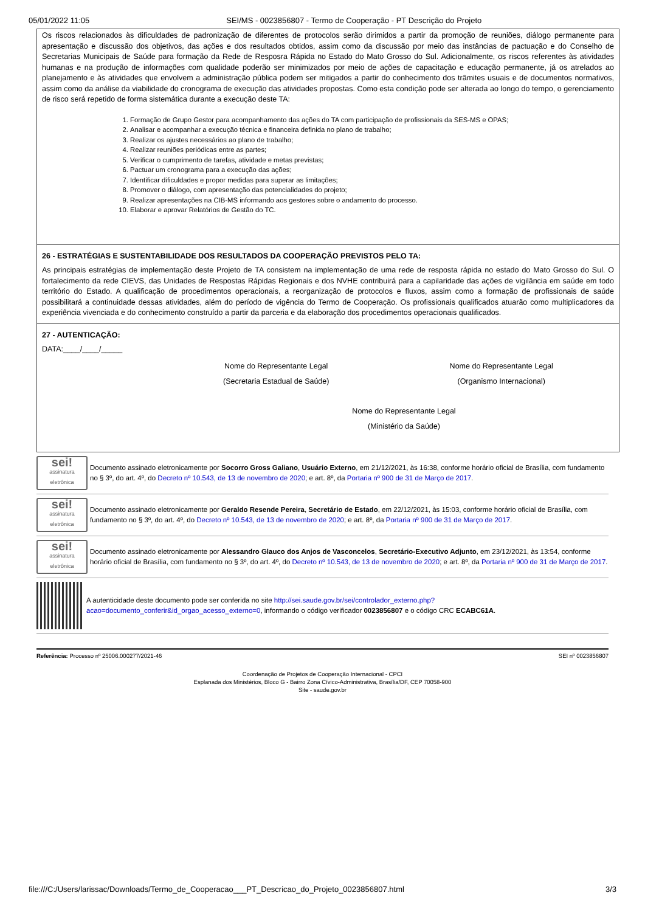05/01/2022 11:05 SEI/MS - 0023856807 - Termo de Cooperação - PT Descrição do Projeto
Os riscos relacionados às dificuldades de padronização de diferentes de protocolos serão dirimidos a partir da promoção de reuniões, diálogo permanente para apresentação e discussão dos objetivos, das ações e dos resultados obtidos, assim como da discussão por meio das instâncias de pactuação e do Conselho de Secretarias Municipais de Saúde para formação da Rede de Resposra Rápida no Estado do Mato Grosso do Sul. Adicionalmente, os riscos referentes às atividades humanas e na produção de informações com qualidade poderão ser minimizados por meio de ações de capacitação e educação permanente, já os atrelados ao planejamento e às atividades que envolvem a administração pública podem ser mitigados a partir do conhecimento dos trâmites usuais e de documentos normativos, assim como da análise da viabilidade do cronograma de execução das atividades propostas. Como esta condição pode ser alterada ao longo do tempo, o gerenciamento de risco será repetido de forma sistemática durante a execução deste TA:
1. Formação de Grupo Gestor para acompanhamento das ações do TA com participação de profissionais da SES-MS e OPAS;
2. Analisar e acompanhar a execução técnica e financeira definida no plano de trabalho;
3. Realizar os ajustes necessários ao plano de trabalho;
4. Realizar reuniões periódicas entre as partes;
5. Verificar o cumprimento de tarefas, atividade e metas previstas;
6. Pactuar um cronograma para a execução das ações;
7. Identificar dificuldades e propor medidas para superar as limitações;
8. Promover o diálogo, com apresentação das potencialidades do projeto;
9. Realizar apresentações na CIB-MS informando aos gestores sobre o andamento do processo.
10. Elaborar e aprovar Relatórios de Gestão do TC.
26 - ESTRATÉGIAS E SUSTENTABILIDADE DOS RESULTADOS DA COOPERAÇÃO PREVISTOS PELO TA:
As principais estratégias de implementação deste Projeto de TA consistem na implementação de uma rede de resposta rápida no estado do Mato Grosso do Sul. O fortalecimento da rede CIEVS, das Unidades de Respostas Rápidas Regionais e dos NVHE contribuirá para a capilaridade das ações de vigilância em saúde em todo território do Estado. A qualificação de procedimentos operacionais, a reorganização de protocolos e fluxos, assim como a formação de profissionais de saúde possibilitará a continuidade dessas atividades, além do período de vigência do Termo de Cooperação. Os profissionais qualificados atuarão como multiplicadores da experiência vivenciada e do conhecimento construído a partir da parceria e da elaboração dos procedimentos operacionais qualificados.
27 - AUTENTICAÇÃO:
DATA:____/____/_____
Nome do Representante Legal
(Secretaria Estadual de Saúde)
Nome do Representante Legal
(Organismo Internacional)
Nome do Representante Legal
(Ministério da Saúde)
sei!
assinatura eletrônica
Documento assinado eletronicamente por Socorro Gross Galiano, Usuário Externo, em 21/12/2021, às 16:38, conforme horário oficial de Brasília, com fundamento no § 3º, do art. 4º, do Decreto nº 10.543, de 13 de novembro de 2020; e art. 8º, da Portaria nº 900 de 31 de Março de 2017.
sei!
assinatura eletrônica
Documento assinado eletronicamente por Geraldo Resende Pereira, Secretário de Estado, em 22/12/2021, às 15:03, conforme horário oficial de Brasília, com fundamento no § 3º, do art. 4º, do Decreto nº 10.543, de 13 de novembro de 2020; e art. 8º, da Portaria nº 900 de 31 de Março de 2017.
sei!
assinatura eletrônica
Documento assinado eletronicamente por Alessandro Glauco dos Anjos de Vasconcelos, Secretário-Executivo Adjunto, em 23/12/2021, às 13:54, conforme horário oficial de Brasília, com fundamento no § 3º, do art. 4º, do Decreto nº 10.543, de 13 de novembro de 2020; e art. 8º, da Portaria nº 900 de 31 de Março de 2017.
A autenticidade deste documento pode ser conferida no site http://sei.saude.gov.br/sei/controlador_externo.php?acao=documento_conferir&id_orgao_acesso_externo=0, informando o código verificador 0023856807 e o código CRC ECABC61A.
Referência: Processo nº 25006.000277/2021-46 SEI nº 0023856807
Coordenação de Projetos de Cooperação Internacional - CPCI
Esplanada dos Ministérios, Bloco G - Bairro Zona Cívico-Administrativa, Brasília/DF, CEP 70058-900
Site - saude.gov.br
file:///C:/Users/larissac/Downloads/Termo_de_Cooperacao___PT_Descricao_do_Projeto_0023856807.html 3/3